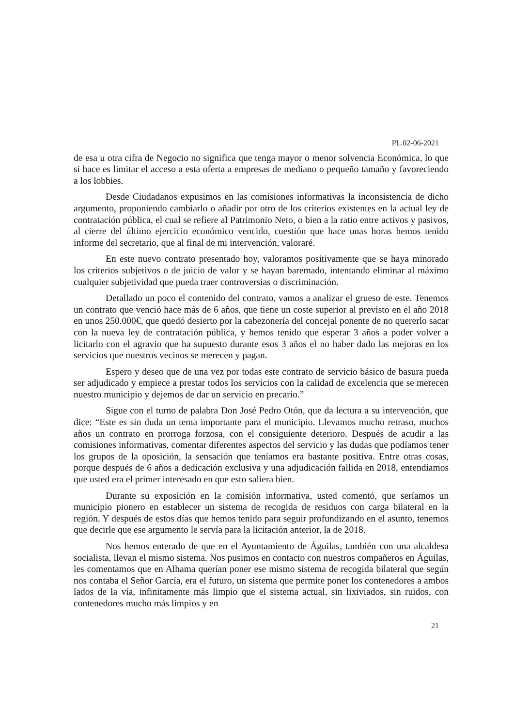PL.02-06-2021
de esa u otra cifra de Negocio no significa que tenga mayor o menor solvencia Económica, lo que si hace es limitar el acceso a esta oferta a empresas de mediano o pequeño tamaño y favoreciendo a los lobbies.
Desde Ciudadanos expusimos en las comisiones informativas la inconsistencia de dicho argumento, proponiendo cambiarlo o añadir por otro de los criterios existentes en la actual ley de contratación pública, el cual se refiere al Patrimonio Neto, o bien a la ratio entre activos y pasivos, al cierre del último ejercicio económico vencido, cuestión que hace unas horas hemos tenido informe del secretario, que al final de mi intervención, valoraré.
En este nuevo contrato presentado hoy, valoramos positivamente que se haya minorado los criterios subjetivos o de juicio de valor y se hayan baremado, intentando eliminar al máximo cualquier subjetividad que pueda traer controversias o discriminación.
Detallado un poco el contenido del contrato, vamos a analizar el grueso de este. Tenemos un contrato que venció hace más de 6 años, que tiene un coste superior al previsto en el año 2018 en unos 250.000€, que quedó desierto por la cabezonería del concejal ponente de no quererlo sacar con la nueva ley de contratación pública, y hemos tenido que esperar 3 años a poder volver a licitarlo con el agravio que ha supuesto durante esos 3 años el no haber dado las mejoras en los servicios que nuestros vecinos se merecen y pagan.
Espero y deseo que de una vez por todas este contrato de servicio básico de basura pueda ser adjudicado y empiece a prestar todos los servicios con la calidad de excelencia que se merecen nuestro municipio y dejemos de dar un servicio en precario.”
Sigue con el turno de palabra Don José Pedro Otón, que da lectura a su intervención, que dice: “Este es sin duda un tema importante para el municipio. Llevamos mucho retraso, muchos años un contrato en prorroga forzosa, con el consiguiente deterioro. Después de acudir a las comisiones informativas, comentar diferentes aspectos del servicio y las dudas que podíamos tener los grupos de la oposición, la sensación que teníamos era bastante positiva. Entre otras cosas, porque después de 6 años a dedicación exclusiva y una adjudicación fallida en 2018, entendíamos que usted era el primer interesado en que esto saliera bien.
Durante su exposición en la comisión informativa, usted comentó, que seríamos un municipio pionero en establecer un sistema de recogida de residuos con carga bilateral en la región. Y después de estos días que hemos tenido para seguir profundizando en el asunto, tenemos que decirle que ese argumento le servía para la licitación anterior, la de 2018.
Nos hemos enterado de que en el Ayuntamiento de Águilas, también con una alcaldesa socialista, llevan el mismo sistema. Nos pusimos en contacto con nuestros compañeros en Águilas, les comentamos que en Alhama querían poner ese mismo sistema de recogida bilateral que según nos contaba el Señor García, era el futuro, un sistema que permite poner los contenedores a ambos lados de la vía, infinitamente más limpio que el sistema actual, sin lixiviados, sin ruidos, con contenedores mucho más limpios y en
21